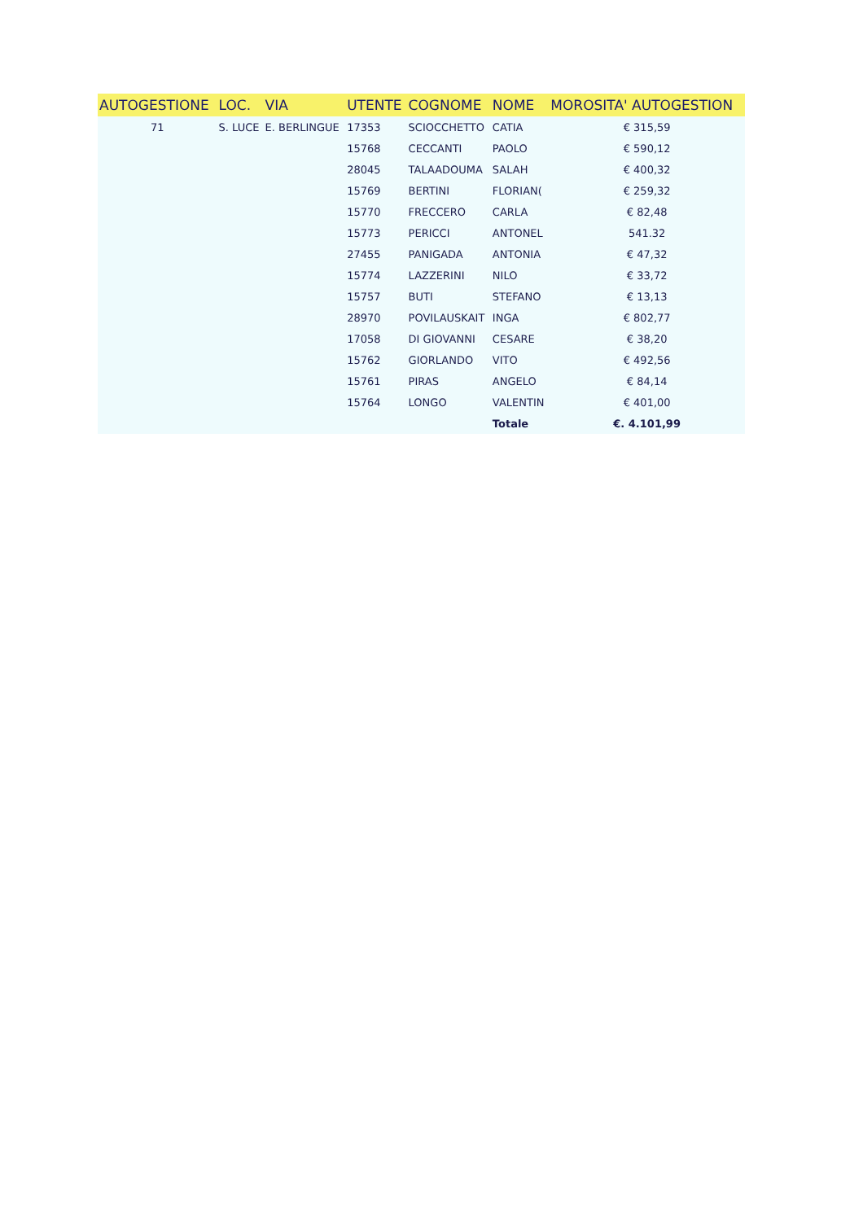| AUTOGESTIONE | LOC. | VIA | UTENTE | COGNOME | NOME | MOROSITA' AUTOGESTION |
| --- | --- | --- | --- | --- | --- | --- |
| 71 | S. LUCE | E. BERLINGUE | 17353 | SCIOCCHETTO | CATIA | € 315,59 |
| | | | 15768 | CECCANTI | PAOLO | € 590,12 |
| | | | 28045 | TALAADOUMA | SALAH | € 400,32 |
| | | | 15769 | BERTINI | FLORIAN( | € 259,32 |
| | | | 15770 | FRECCERO | CARLA | € 82,48 |
| | | | 15773 | PERICCI | ANTONEL | 541.32 |
| | | | 27455 | PANIGADA | ANTONIA | € 47,32 |
| | | | 15774 | LAZZERINI | NILO | € 33,72 |
| | | | 15757 | BUTI | STEFANO | € 13,13 |
| | | | 28970 | POVILAUSKAIT | INGA | € 802,77 |
| | | | 17058 | DI GIOVANNI | CESARE | € 38,20 |
| | | | 15762 | GIORLANDO | VITO | € 492,56 |
| | | | 15761 | PIRAS | ANGELO | € 84,14 |
| | | | 15764 | LONGO | VALENTIN | € 401,00 |
| | | | | | Totale | €. 4.101,99 |